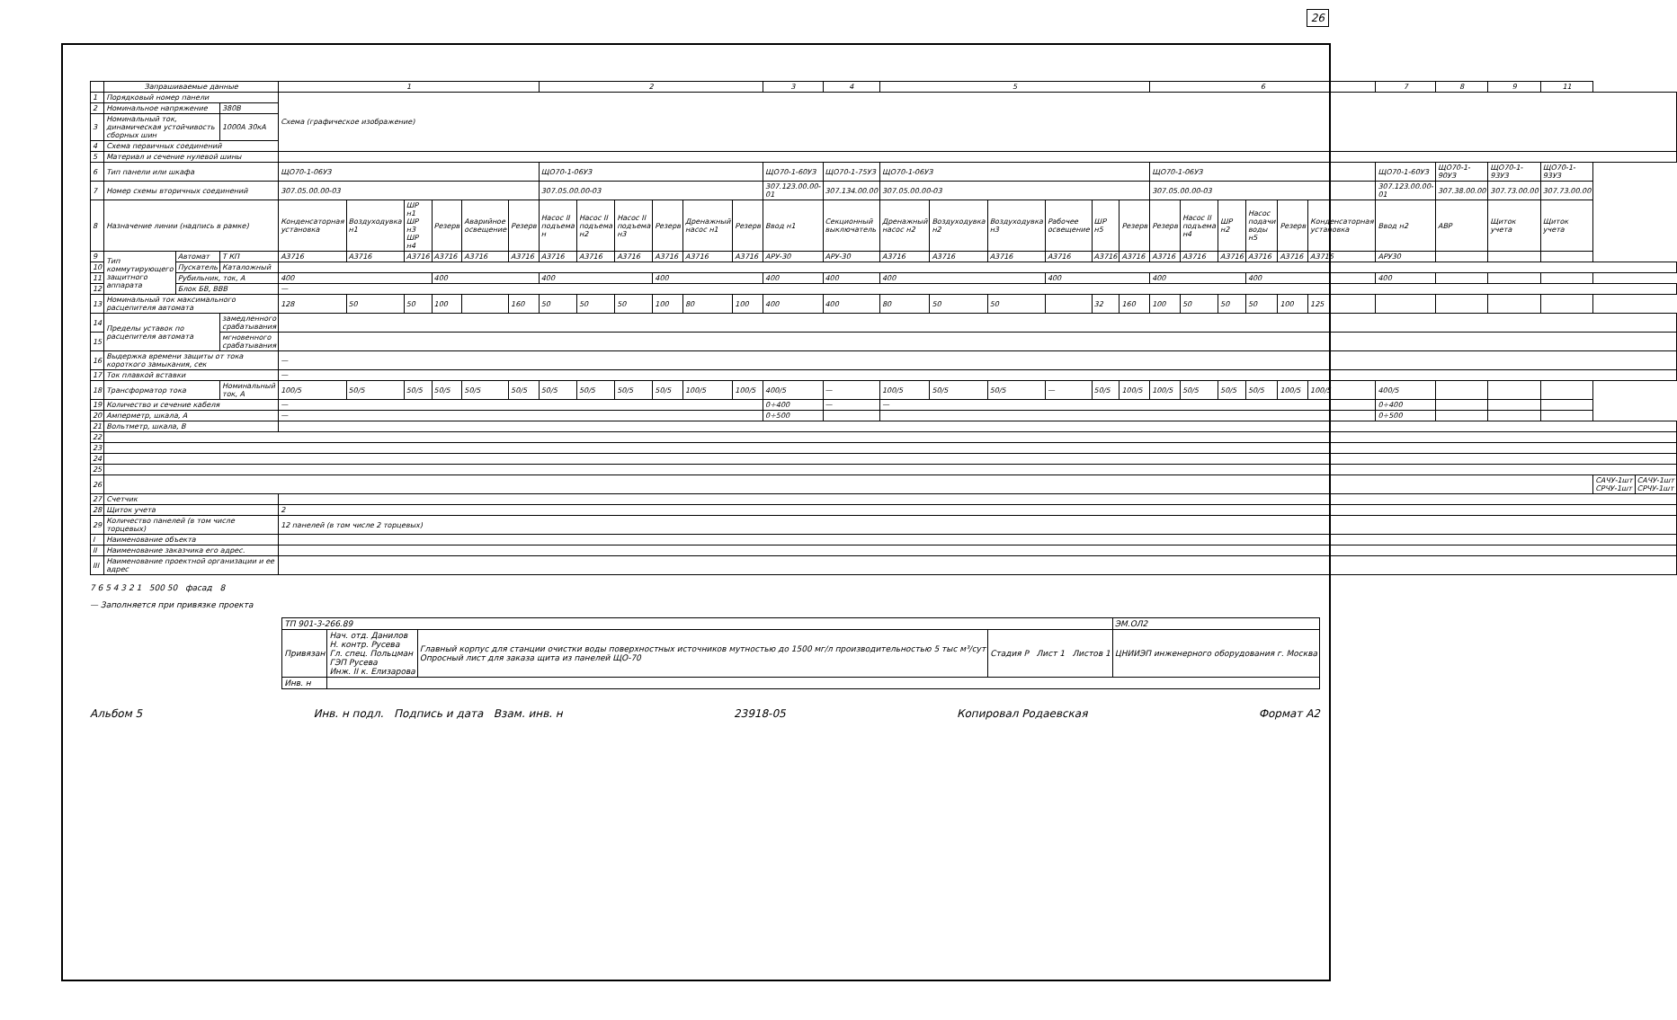26
| | Запрашиваемые данные | | | 1 | | | | | | 2 | | | | | | 3 | 4 | 5 | | | | | | 6 | | | | | | 7 | 8 | 9 | 11 | | |
| --- | --- | --- | --- | --- | --- | --- | --- | --- | --- | --- | --- | --- | --- | --- | --- | --- | --- | --- | --- | --- | --- | --- | --- | --- | --- | --- | --- | --- | --- | --- | --- | --- | --- | --- | --- |
| 1 | Порядковый номер панели | | | Схема (графическое изображение) | | | | | | | | | | | | | | | | | | | | | | | | | | | | | | | |
| 2 | Номинальное напряжение | | 380В | | | | | | | | | | | | | | | | | | | | | | | | | | | | | | | | |
| 3 | Номинальный ток, динамическая устойчивость сборных шин | | 1000А 30кА | | | | | | | | | | | | | | | | | | | | | | | | | | | | | | | | |
| 4 | Схема первичных соединений | | | | | | | | | | | | | | | | | | | | | | | | | | | | | | | | | | |
| 5 | Материал и сечение нулевой шины | | | | | | | | | | | | | | | | | | | | | | | | | | | | | | | | | | |
| 6 | Тип панели или шкафа | | | ЩО70-1-06УЗ | | | | | | ЩО70-1-06УЗ | | | | | | ЩО70-1-60УЗ | ЩО70-1-75УЗ | ЩО70-1-06УЗ | | | | | | ЩО70-1-06УЗ | | | | | | ЩО70-1-60УЗ | ЩО70-1-90УЗ | ЩО70-1-93УЗ | ЩО70-1-93УЗ | | |
| 7 | Номер схемы вторичных соединений | | | 307.05.00.00-03 | | | | | | 307.05.00.00-03 | | | | | | 307.123.00.00-01 | 307.134.00.00 | 307.05.00.00-03 | | | | | | 307.05.00.00-03 | | | | | | 307.123.00.00-01 | 307.38.00.00 | 307.73.00.00 | 307.73.00.00 | | |
| 8 | Назначение линии (надпись в рамке) | | | Конденсаторная установка | Воздуходувка н1 | ШР н1 ШР н3 ШР н4 | Резерв | Аварийное освещение | Резерв | Насос II подъема н | Насос II подъема н2 | Насос II подъема н3 | Резерв | Дренажный насос н1 | Резерв | Ввод н1 | Секционный выключатель | Дренажный насос н2 | Воздуходувка н2 | Воздуходувка н3 | Рабочее освещение | ШР н5 | Резерв | Резерв | Насос II подъема н4 | ШР н2 | Насос подачи воды н5 | Резерв | Конденсаторная установка | Ввод н2 | АВР | Щиток учета | Щиток учета | | |
| 9 | Тип коммутирующего защитного аппарата | Автомат | Т КП | А3716 | А3716 | А3716 | А3716 | А3716 | А3716 | А3716 | А3716 | А3716 | А3716 | А3716 | А3716 | АРУ-30 | АРУ-30 | А3716 | А3716 | А3716 | А3716 | А3716 | А3716 | А3716 | А3716 | А3716 | А3716 | А3716 | А3716 | АРУ30 | | | | | |
| 10 | | Пускатель | Каталожный | | | | | | | | | | | | | | | | | | | | | | | | | | | | | | | | |
| 11 | | Рубильник, ток, А | | 400 | | | 400 | | | 400 | | | 400 | | | 400 | 400 | 400 | | | 400 | | | 400 | | | 400 | | | 400 | | | | | |
| 12 | | Блок БВ, ВВВ | | — | | | | | | | | | | | | | | | | | | | | | | | | | | | | | | | |
| 13 | Номинальный ток максимального расцепителя автомата | | | 128 | 50 | 50 | 100 | | 160 | 50 | 50 | 50 | 100 | 80 | 100 | 400 | 400 | 80 | 50 | 50 | | 32 | 160 | 100 | 50 | 50 | 50 | 100 | 125 | | | | | | |
| 14 | Пределы уставок по расцепителя автомата | | замедленного срабатывания | | | | | | | | | | | | | | | | | | | | | | | | | | | | | | | | |
| 15 | | | мгновенного срабатывания | | | | | | | | | | | | | | | | | | | | | | | | | | | | | | | | |
| 16 | Выдержка времени защиты от тока короткого замыкания, сек | | | — | | | | | | | | | | | | | | | | | | | | | | | | | | | | | | | |
| 17 | Ток плавкой вставки | | | — | | | | | | | | | | | | | | | | | | | | | | | | | | | | | | | |
| 18 | Трансформатор тока | | Номинальный ток, А | 100/5 | 50/5 | 50/5 | 50/5 | 50/5 | 50/5 | 50/5 | 50/5 | 50/5 | 50/5 | 100/5 | 100/5 | 400/5 | — | 100/5 | 50/5 | 50/5 | — | 50/5 | 100/5 | 100/5 | 50/5 | 50/5 | 50/5 | 100/5 | 100/5 | 400/5 | | | | | |
| 19 | Количество и сечение кабеля | | | — | | | | | | | | | | | | 0÷400 | — | — | | | | | | | | | | | | 0÷400 | | | | | |
| 20 | Амперметр, шкала, А | | | — | | | | | | | | | | | | 0÷500 | | | | | | | | | | | | | | 0÷500 | | | | | |
| 21 | Вольтметр, шкала, В | | | | | | | | | | | | | | | | | | | | | | | | | | | | | | | | | | |
| 22 | | | | | | | | | | | | | | | | | | | | | | | | | | | | | | | | | | | |
| 23 | | | | | | | | | | | | | | | | | | | | | | | | | | | | | | | | | | | |
| 24 | | | | | | | | | | | | | | | | | | | | | | | | | | | | | | | | | | | |
| 25 | | | | | | | | | | | | | | | | | | | | | | | | | | | | | | | | | | | |
| 26 | | | | | | | | | | | | | | | | | | | | | | | | | | | | | | | | | | САЧУ-1шт СРЧУ-1шт | САЧУ-1шт СРЧУ-1шт |
| 27 | Счетчик | | | | | | | | | | | | | | | | | | | | | | | | | | | | | | | | | | |
| 28 | Щиток учета | | | 2 | | | | | | | | | | | | | | | | | | | | | | | | | | | | | | | |
| 29 | Количество панелей (в том числе торцевых) | | | 12 панелей (в том числе 2 торцевых) | | | | | | | | | | | | | | | | | | | | | | | | | | | | | | | |
| I | Наименование объекта | | | | | | | | | | | | | | | | | | | | | | | | | | | | | | | | | | |
| II | Наименование заказчика его адрес. | | | | | | | | | | | | | | | | | | | | | | | | | | | | | | | | | | |
| III | Наименование проектной организации и ее адрес | | | | | | | | | | | | | | | | | | | | | | | | | | | | | | | | | | |
7 6 5 4 3 2 1 500 50 фасад 8
— Заполняется при привязке проекта
| ТП 901-3-266.89 | | | | ЭМ.ОЛ2 |
| Привязан | Нач. отд. Данилов Н. контр. Русева Гл. спец. Польцман ГЭП Русева Инж. II к. Елизарова | Главный корпус для станции очистки воды поверхностных источников мутностью до 1500 мг/л производительностью 5 тыс м³/сут Опросный лист для заказа щита из панелей ЩО-70 | Стадия Р Лист 1 Листов 1 | ЦНИИЭП инженерного оборудования г. Москва |
| Инв. н | | | | |
Альбом 5 Инв. н подл. Подпись и дата Взам. инв. н 23918-05 Копировал Родаевская Формат А2